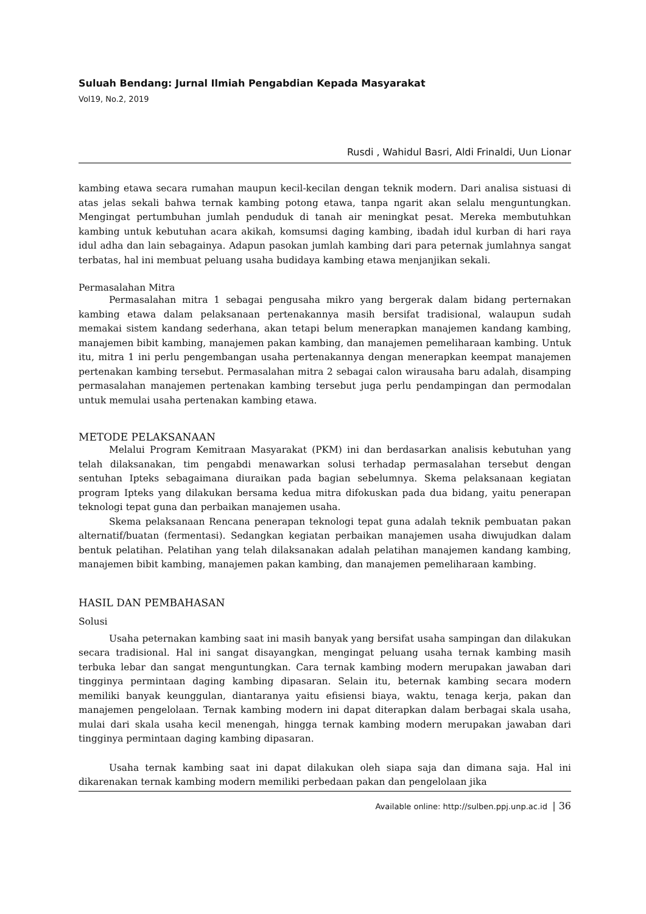Suluah Bendang: Jurnal Ilmiah Pengabdian Kepada Masyarakat
Vol19, No.2, 2019
Rusdi , Wahidul Basri, Aldi Frinaldi, Uun Lionar
kambing etawa secara rumahan maupun kecil-kecilan dengan teknik modern. Dari analisa sistuasi di atas jelas sekali bahwa ternak kambing potong etawa, tanpa ngarit akan selalu menguntungkan. Mengingat pertumbuhan jumlah penduduk di tanah air meningkat pesat. Mereka membutuhkan kambing untuk kebutuhan acara akikah, komsumsi daging kambing, ibadah idul kurban di hari raya idul adha dan lain sebagainya. Adapun pasokan jumlah kambing dari para peternak jumlahnya sangat terbatas, hal ini membuat peluang usaha budidaya kambing etawa menjanjikan sekali.
Permasalahan Mitra
Permasalahan mitra 1 sebagai pengusaha mikro yang bergerak dalam bidang perternakan kambing etawa dalam pelaksanaan pertenakannya masih bersifat tradisional, walaupun sudah memakai sistem kandang sederhana, akan tetapi belum menerapkan manajemen kandang kambing, manajemen bibit kambing, manajemen pakan kambing, dan manajemen pemeliharaan kambing. Untuk itu, mitra 1 ini perlu pengembangan usaha pertenakannya dengan menerapkan keempat manajemen pertenakan kambing tersebut. Permasalahan mitra 2 sebagai calon wirausaha baru adalah, disamping permasalahan manajemen pertenakan kambing tersebut juga perlu pendampingan dan permodalan untuk memulai usaha pertenakan kambing etawa.
METODE PELAKSANAAN
Melalui Program Kemitraan Masyarakat (PKM) ini dan berdasarkan analisis kebutuhan yang telah dilaksanakan, tim pengabdi menawarkan solusi terhadap permasalahan tersebut dengan sentuhan Ipteks sebagaimana diuraikan pada bagian sebelumnya. Skema pelaksanaan kegiatan program Ipteks yang dilakukan bersama kedua mitra difokuskan pada dua bidang, yaitu penerapan teknologi tepat guna dan perbaikan manajemen usaha.
Skema pelaksanaan Rencana penerapan teknologi tepat guna adalah teknik pembuatan pakan alternatif/buatan (fermentasi). Sedangkan kegiatan perbaikan manajemen usaha diwujudkan dalam bentuk pelatihan. Pelatihan yang telah dilaksanakan adalah pelatihan manajemen kandang kambing, manajemen bibit kambing, manajemen pakan kambing, dan manajemen pemeliharaan kambing.
HASIL DAN PEMBAHASAN
Solusi
Usaha peternakan kambing saat ini masih banyak yang bersifat usaha sampingan dan dilakukan secara tradisional. Hal ini sangat disayangkan, mengingat peluang usaha ternak kambing masih terbuka lebar dan sangat menguntungkan. Cara ternak kambing modern merupakan jawaban dari tingginya permintaan daging kambing dipasaran. Selain itu, beternak kambing secara modern memiliki banyak keunggulan, diantaranya yaitu efisiensi biaya, waktu, tenaga kerja, pakan dan manajemen pengelolaan. Ternak kambing modern ini dapat diterapkan dalam berbagai skala usaha, mulai dari skala usaha kecil menengah, hingga ternak kambing modern merupakan jawaban dari tingginya permintaan daging kambing dipasaran.
Usaha ternak kambing saat ini dapat dilakukan oleh siapa saja dan dimana saja. Hal ini dikarenakan ternak kambing modern memiliki perbedaan pakan dan pengelolaan jika
Available online: http://sulben.ppj.unp.ac.id | 36